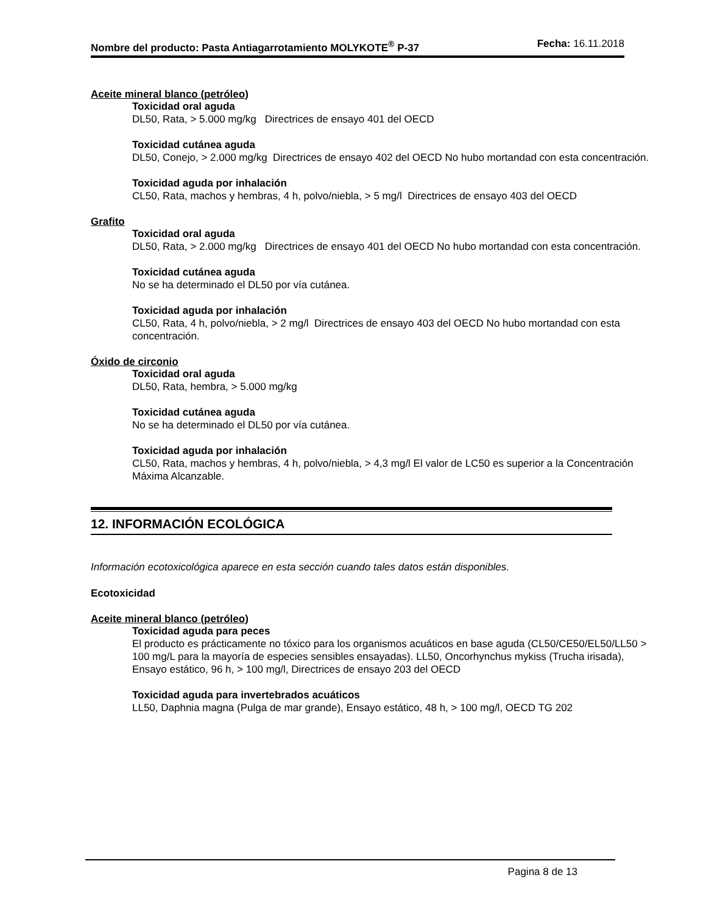Nombre del producto: Pasta Antiagarrotamiento MOLYKOTE<sup>®</sup> P-37
Fecha: 16.11.2018
Aceite mineral blanco (petróleo)
Toxicidad oral aguda
DL50, Rata, > 5.000 mg/kg Directrices de ensayo 401 del OECD
Toxicidad cutánea aguda
DL50, Conejo, > 2.000 mg/kg Directrices de ensayo 402 del OECD No hubo mortandad con esta concentración.
Toxicidad aguda por inhalación
CL50, Rata, machos y hembras, 4 h, polvo/niebla, > 5 mg/l Directrices de ensayo 403 del OECD
Grafito
Toxicidad oral aguda
DL50, Rata, > 2.000 mg/kg Directrices de ensayo 401 del OECD No hubo mortandad con esta concentración.
Toxicidad cutánea aguda
No se ha determinado el DL50 por vía cutánea.
Toxicidad aguda por inhalación
CL50, Rata, 4 h, polvo/niebla, > 2 mg/l Directrices de ensayo 403 del OECD No hubo mortandad con esta concentración.
Óxido de circonio
Toxicidad oral aguda
DL50, Rata, hembra, > 5.000 mg/kg
Toxicidad cutánea aguda
No se ha determinado el DL50 por vía cutánea.
Toxicidad aguda por inhalación
CL50, Rata, machos y hembras, 4 h, polvo/niebla, > 4,3 mg/l El valor de LC50 es superior a la Concentración Máxima Alcanzable.
12. INFORMACIÓN ECOLÓGICA
Información ecotoxicológica aparece en esta sección cuando tales datos están disponibles.
Ecotoxicidad
Aceite mineral blanco (petróleo)
Toxicidad aguda para peces
El producto es prácticamente no tóxico para los organismos acuáticos en base aguda (CL50/CE50/EL50/LL50 > 100 mg/L para la mayoría de especies sensibles ensayadas). LL50, Oncorhynchus mykiss (Trucha irisada), Ensayo estático, 96 h, > 100 mg/l, Directrices de ensayo 203 del OECD
Toxicidad aguda para invertebrados acuáticos
LL50, Daphnia magna (Pulga de mar grande), Ensayo estático, 48 h, > 100 mg/l, OECD TG 202
Pagina 8 de 13